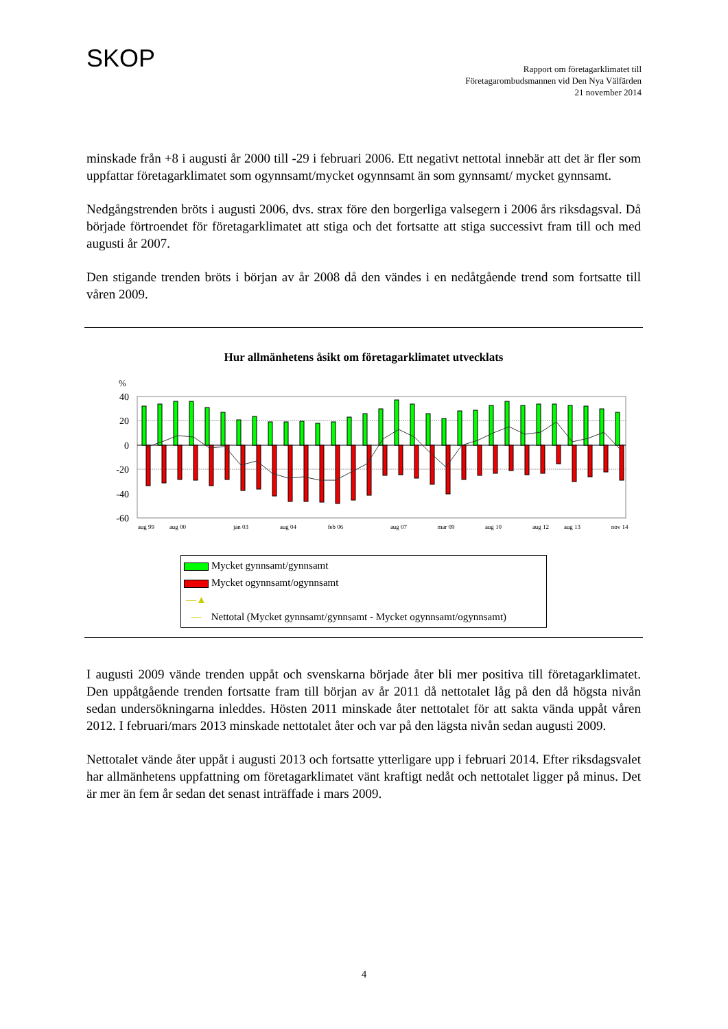SKOP
Rapport om företagarklimatet till
Företagarombudsmannen vid Den Nya Välfärden
21 november 2014
minskade från +8 i augusti år 2000 till -29 i februari 2006. Ett negativt nettotal innebär att det är fler som uppfattar företagarklimatet som ogynnsamt/mycket ogynnsamt än som gynnsamt/ mycket gynnsamt.
Nedgångstrenden bröts i augusti 2006, dvs. strax före den borgerliga valsegern i 2006 års riksdagsval. Då började förtroendet för företagarklimatet att stiga och det fortsatte att stiga successivt fram till och med augusti år 2007.
Den stigande trenden bröts i början av år 2008 då den vändes i en nedåtgående trend som fortsatte till våren 2009.
Hur allmänhetens åsikt om företagarklimatet utvecklats
%
40
20
0
-20
-40
-60
aug 99
aug 00
jan 03
aug 04
feb 06
aug 07
mar 09
aug 10
aug 12
aug 13
nov 14
Mycket gynnsamt/gynnsamt
Mycket ogynnsamt/ogynnsamt
—▲— Nettotal (Mycket gynnsamt/gynnsamt - Mycket ogynnsamt/ogynnsamt)
I augusti 2009 vände trenden uppåt och svenskarna började åter bli mer positiva till företagar­klimatet. Den uppåtgående trenden fortsatte fram till början av år 2011 då nettotalet låg på den då högsta nivån sedan undersökningarna inleddes. Hösten 2011 minskade åter nettotalet för att sakta vända uppåt våren 2012. I februari/mars 2013 minskade nettotalet åter och var på den lägsta nivån sedan augusti 2009.
Nettotalet vände åter uppåt i augusti 2013 och fortsatte ytterligare upp i februari 2014. Efter riksdagsvalet har allmänhetens uppfattning om företagarklimatet vänt kraftigt nedåt och nettotalet ligger på minus. Det är mer än fem år sedan det senast inträffade i mars 2009.
4